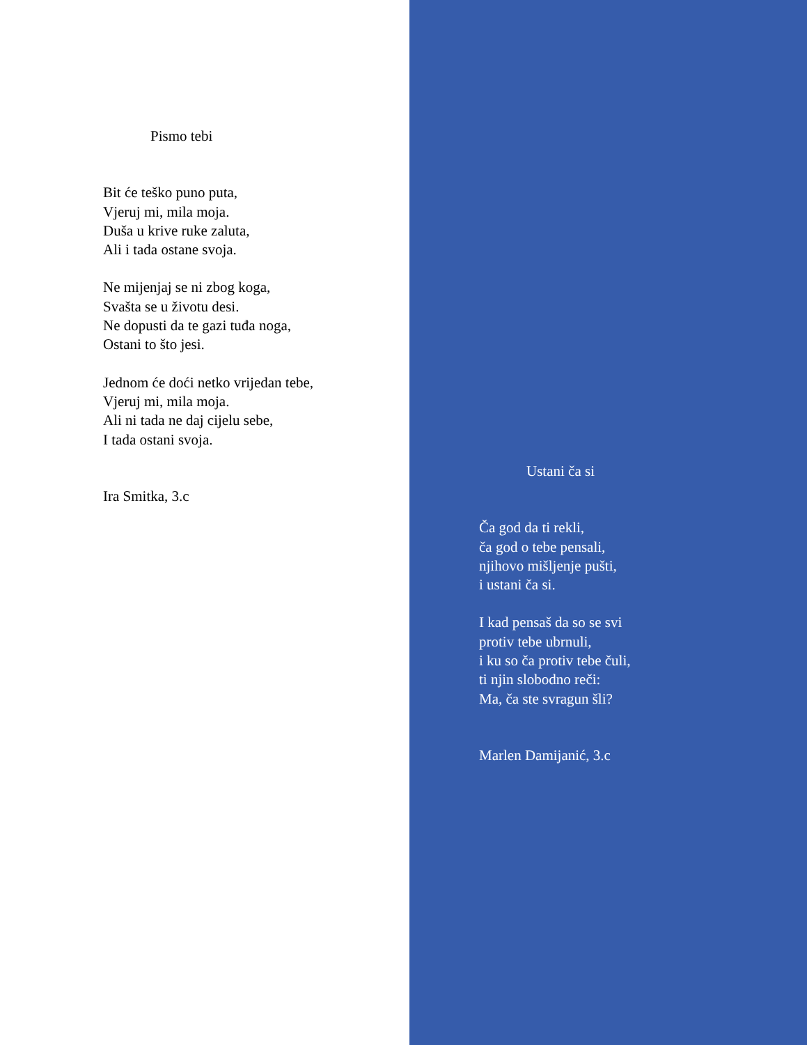Pismo tebi
Bit će teško puno puta,
Vjeruj mi, mila moja.
Duša u krive ruke zaluta,
Ali i tada ostane svoja.
Ne mijenjaj se ni zbog koga,
Svašta se u životu desi.
Ne dopusti da te gazi tuđa noga,
Ostani to što jesi.
Jednom će doći netko vrijedan tebe,
Vjeruj mi, mila moja.
Ali ni tada ne daj cijelu sebe,
I tada ostani svoja.
Ira Smitka, 3.c
Ustani ča si
Ča god da ti rekli,
ča god o tebe pensali,
njihovo mišljenje pušti,
i ustani ča si.
I kad pensaš da so se svi
protiv tebe ubrnuli,
i ku so ča protiv tebe čuli,
ti njin slobodno reči:
Ma, ča ste svragun šli?
Marlen Damijanić, 3.c